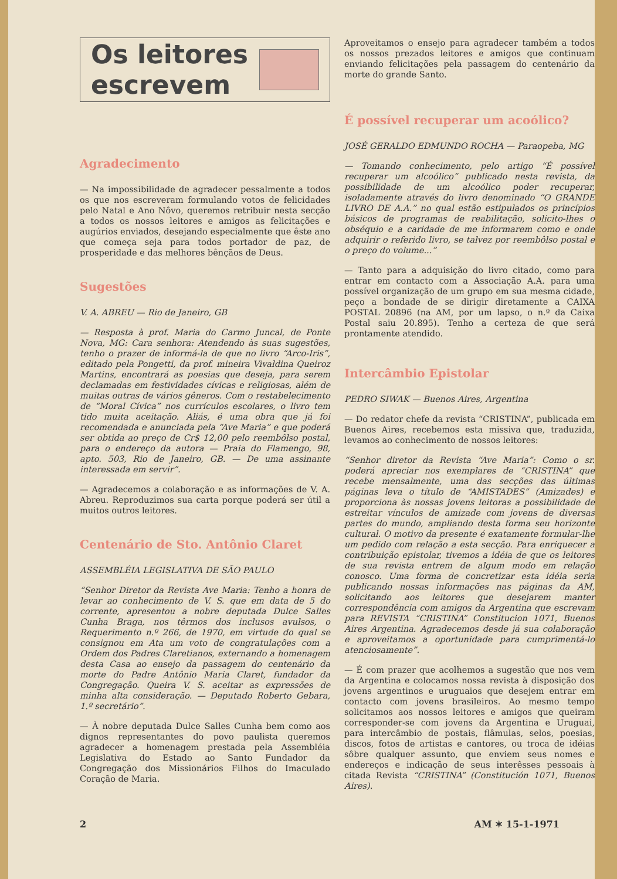Os leitores
escrevem
Agradecimento
— Na impossibilidade de agradecer pessalmente a todos os que nos escreveram formulando votos de felicidades pelo Natal e Ano Nôvo, queremos retribuir nesta secção a todos os nossos leitores e amigos as felicitações e augúrios enviados, desejando especialmente que êste ano que começa seja para todos portador de paz, de prosperidade e das melhores bênçãos de Deus.
Sugestões
V. A. ABREU — Rio de Janeiro, GB
— Resposta à prof. Maria do Carmo Juncal, de Ponte Nova, MG: Cara senhora: Atendendo às suas sugestões, tenho o prazer de informá-la de que no livro “Arco-Iris”, editado pela Pongetti, da prof. mineira Vivaldina Queiroz Martins, encontrará as poesias que deseja, para serem declamadas em festividades cívicas e religiosas, além de muitas outras de vários gêneros. Com o restabelecimento de “Moral Cívica” nos currículos escolares, o livro tem tido muita aceitação. Aliás, é uma obra que já foi recomendada e anunciada pela “Ave Maria” e que poderá ser obtida ao preço de Cr$ 12,00 pelo reembôlso postal, para o endereço da autora — Praia do Flamengo, 98, apto. 503, Rio de Janeiro, GB. — De uma assinante interessada em servir”.
— Agradecemos a colaboração e as informações de V. A. Abreu. Reproduzimos sua carta porque poderá ser útil a muitos outros leitores.
Centenário de Sto. Antônio Claret
ASSEMBLÉIA LEGISLATIVA DE SÃO PAULO
“Senhor Diretor da Revista Ave Maria: Tenho a honra de levar ao conhecimento de V. S. que em data de 5 do corrente, apresentou a nobre deputada Dulce Salles Cunha Braga, nos têrmos dos inclusos avulsos, o Requerimento n.º 266, de 1970, em virtude do qual se consignou em Ata um voto de congratulações com a Ordem dos Padres Claretianos, externando a homenagem desta Casa ao ensejo da passagem do centenário da morte do Padre Antônio Maria Claret, fundador da Congregação. Queira V. S. aceitar as expressões de minha alta consideração. — Deputado Roberto Gebara, 1.º secretário”.
— À nobre deputada Dulce Salles Cunha bem como aos dignos representantes do povo paulista queremos agradecer a homenagem prestada pela Assembléia Legislativa do Estado ao Santo Fundador da Congregação dos Missionários Filhos do Imaculado Coração de Maria.
Aproveitamos o ensejo para agradecer também a todos os nossos prezados leitores e amigos que continuam enviando felicitações pela passagem do centenário da morte do grande Santo.
É possível recuperar um acoólico?
JOSÉ GERALDO EDMUNDO ROCHA — Paraopeba, MG
— Tomando conhecimento, pelo artigo “É possível recuperar um alcoólico” publicado nesta revista, da possibilidade de um alcoólico poder recuperar, isoladamente através do livro denominado “O GRANDE LIVRO DE A.A.” no qual estão estipulados os princípios básicos de programas de reabilitação, solicito-lhes o obséquio e a caridade de me informarem como e onde adquirir o referido livro, se talvez por reembôlso postal e o preço do volume...”
— Tanto para a adquisição do livro citado, como para entrar em contacto com a Associação A.A. para uma possível organização de um grupo em sua mesma cidade, peço a bondade de se dirigir diretamente a CAIXA POSTAL 20896 (na AM, por um lapso, o n.º da Caixa Postal saiu 20.895). Tenho a certeza de que será prontamente atendido.
Intercâmbio Epistolar
PEDRO SIWAK — Buenos Aires, Argentina
— Do redator chefe da revista “CRISTINA”, publicada em Buenos Aires, recebemos esta missiva que, traduzida, levamos ao conhecimento de nossos leitores:
“Senhor diretor da Revista “Ave Maria”: Como o sr. poderá apreciar nos exemplares de “CRISTINA” que recebe mensalmente, uma das secções das últimas páginas leva o título de “AMISTADES” (Amizades) e proporciona às nossas jovens leitoras a possibilidade de estreitar vínculos de amizade com jovens de diversas partes do mundo, ampliando desta forma seu horizonte cultural. O motivo da presente é exatamente formular-lhe um pedido com relação a esta secção. Para enriquecer a contribuição epistolar, tivemos a idéia de que os leitores de sua revista entrem de algum modo em relação conosco. Uma forma de concretizar esta idéia seria publicando nossas informações nas páginas da AM, solicitando aos leitores que desejarem manter correspondência com amigos da Argentina que escrevam para REVISTA “CRISTINA” Constitucion 1071, Buenos Aires Argentina. Agradecemos desde já sua colaboração e aproveitamos a oportunidade para cumprimentá-lo atenciosamente”.
— É com prazer que acolhemos a sugestão que nos vem da Argentina e colocamos nossa revista à disposição dos jovens argentinos e uruguaios que desejem entrar em contacto com jovens brasileiros. Ao mesmo tempo solicitamos aos nossos leitores e amigos que queiram corresponder-se com jovens da Argentina e Uruguai, para intercâmbio de postais, flâmulas, selos, poesias, discos, fotos de artistas e cantores, ou troca de idéias sôbre qualquer assunto, que enviem seus nomes e endereços e indicação de seus interêsses pessoais à citada Revista “CRISTINA” (Constitución 1071, Buenos Aires).
2 AM ✶ 15-1-1971